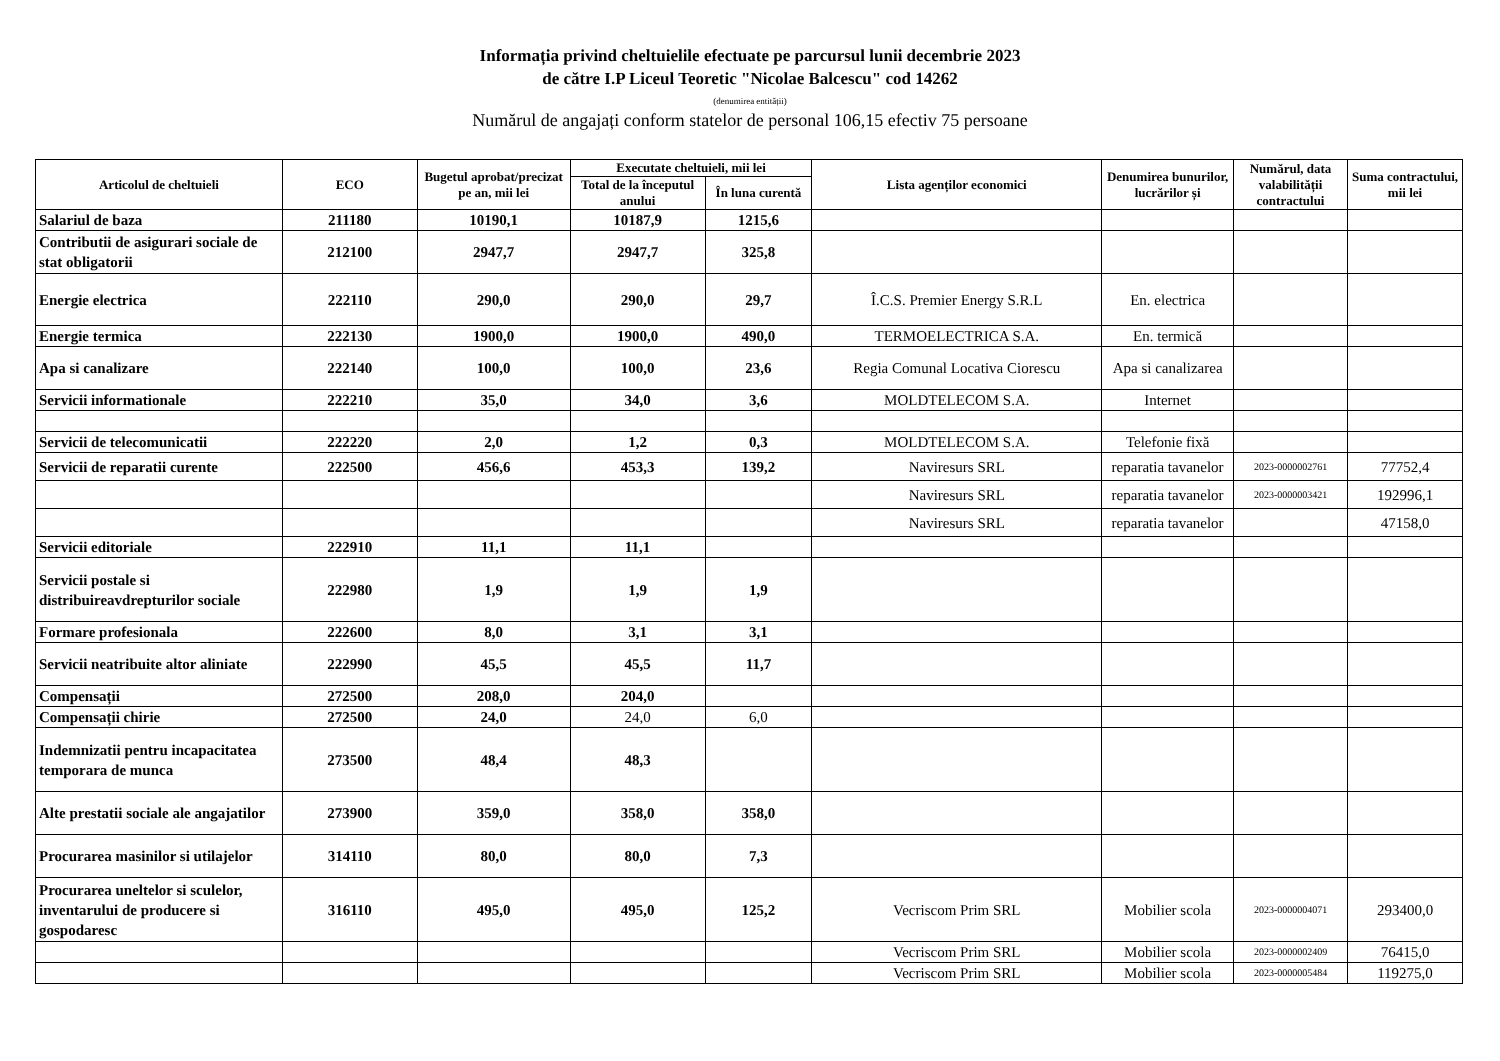Informația privind cheltuielile efectuate pe parcursul lunii decembrie 2023
de către I.P Liceul Teoretic "Nicolae Balcescu" cod 14262
(denumirea entității)
Numărul de angajați conform statelor de personal 106,15 efectiv 75 persoane
| Articolul de cheltuieli | ECO | Bugetul aprobat/precizat pe an, mii lei | Executate cheltuieli, mii lei | | Lista agenților economici | Denumirea bunurilor, lucrărilor și | Numărul, data valabilității contractului | Suma contractului, mii lei |
| --- | --- | --- | --- | --- | --- | --- | --- | --- |
| | | | Total de la începutul anului | În luna curentă | | | | |
| Salariul de baza | 211180 | 10190,1 | 10187,9 | 1215,6 | | | | |
| Contributii de asigurari sociale de stat obligatorii | 212100 | 2947,7 | 2947,7 | 325,8 | | | | |
| Energie electrica | 222110 | 290,0 | 290,0 | 29,7 | Î.C.S. Premier Energy S.R.L | En. electrica | | |
| Energie termica | 222130 | 1900,0 | 1900,0 | 490,0 | TERMOELECTRICA S.A. | En. termică | | |
| Apa si canalizare | 222140 | 100,0 | 100,0 | 23,6 | Regia Comunal Locativa Ciorescu | Apa si canalizarea | | |
| Servicii informationale | 222210 | 35,0 | 34,0 | 3,6 | MOLDTELECOM S.A. | Internet | | |
| Servicii de telecomunicatii | 222220 | 2,0 | 1,2 | 0,3 | MOLDTELECOM S.A. | Telefonie fixă | | |
| Servicii de reparatii curente | 222500 | 456,6 | 453,3 | 139,2 | Naviresurs SRL | reparatia tavanelor | 2023-0000002761 | 77752,4 |
| | | | | | Naviresurs SRL | reparatia tavanelor | 2023-0000003421 | 192996,1 |
| | | | | | Naviresurs SRL | reparatia tavanelor | | 47158,0 |
| Servicii editoriale | 222910 | 11,1 | 11,1 | | | | | |
| Servicii postale si distribuireavdrepturilor sociale | 222980 | 1,9 | 1,9 | 1,9 | | | | |
| Formare profesionala | 222600 | 8,0 | 3,1 | 3,1 | | | | |
| Servicii neatribuite altor aliniate | 222990 | 45,5 | 45,5 | 11,7 | | | | |
| Compensații | 272500 | 208,0 | 204,0 | | | | | |
| Compensații chirie | 272500 | 24,0 | 24,0 | 6,0 | | | | |
| Indemnizatii pentru incapacitatea temporara de munca | 273500 | 48,4 | 48,3 | | | | | |
| Alte prestatii sociale ale angajatilor | 273900 | 359,0 | 358,0 | 358,0 | | | | |
| Procurarea masinilor si utilajelor | 314110 | 80,0 | 80,0 | 7,3 | | | | |
| Procurarea uneltelor si sculelor, inventarului de producere si gospodaresc | 316110 | 495,0 | 495,0 | 125,2 | Vecriscom Prim SRL | Mobilier scola | 2023-0000004071 | 293400,0 |
| | | | | | Vecriscom Prim SRL | Mobilier scola | 2023-0000002409 | 76415,0 |
| | | | | | Vecriscom Prim SRL | Mobilier scola | 2023-0000005484 | 119275,0 |